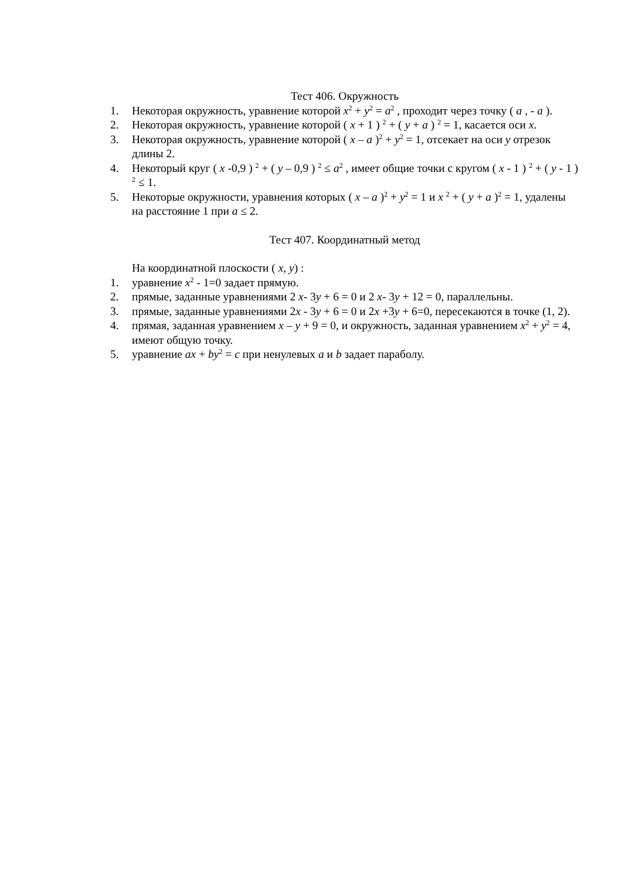Тест 406. Окружность
1. Некоторая окружность, уравнение которой x<sup>2</sup> + y<sup>2</sup> = a<sup>2</sup> , проходит через точку ( a , - a ).
2. Некоторая окружность, уравнение которой ( x + 1 ) <sup>2</sup> + ( y + a ) <sup>2</sup> = 1, касается оси x.
3. Некоторая окружность, уравнение которой ( x – a )<sup>2</sup> + y<sup>2</sup> = 1, отсекает на оси y отрезок длины 2.
4. Некоторый круг ( x -0,9 ) <sup>2</sup> + ( y – 0,9 ) <sup>2</sup> ≤ a<sup>2</sup> , имеет общие точки с кругом ( x - 1 ) <sup>2</sup> + ( y - 1 ) <sup>2</sup> ≤ 1.
5. Некоторые окружности, уравнения которых ( x – a )<sup>2</sup> + y<sup>2</sup> = 1 и x <sup>2</sup> + ( y + a )<sup>2</sup> = 1, удалены на расстояние 1 при a ≤ 2.
Тест 407. Координатный метод
На координатной плоскости ( x, y) :
1. уравнение x<sup>2</sup> - 1=0 задает прямую.
2. прямые, заданные уравнениями 2 x- 3y + 6 = 0 и 2 x- 3y + 12 = 0, параллельны.
3. прямые, заданные уравнениями 2x - 3y + 6 = 0 и 2x +3y + 6=0, пересекаются в точке (1, 2).
4. прямая, заданная уравнением x – y + 9 = 0, и окружность, заданная уравнением x<sup>2</sup> + y<sup>2</sup> = 4, имеют общую точку.
5. уравнение ax + by<sup>2</sup> = c при ненулевых a и b задает параболу.